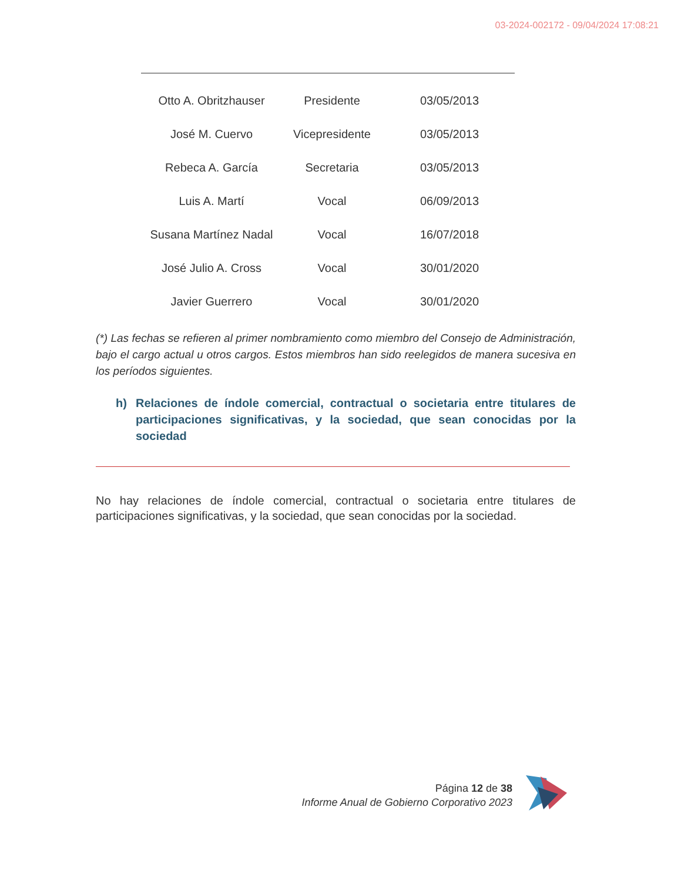03-2024-002172 - 09/04/2024 17:08:21
| Otto A. Obritzhauser | Presidente | 03/05/2013 |
| José M. Cuervo | Vicepresidente | 03/05/2013 |
| Rebeca A. García | Secretaria | 03/05/2013 |
| Luis A. Martí | Vocal | 06/09/2013 |
| Susana Martínez Nadal | Vocal | 16/07/2018 |
| José Julio A. Cross | Vocal | 30/01/2020 |
| Javier Guerrero | Vocal | 30/01/2020 |
(*) Las fechas se refieren al primer nombramiento como miembro del Consejo de Administración, bajo el cargo actual u otros cargos. Estos miembros han sido reelegidos de manera sucesiva en los períodos siguientes.
h) Relaciones de índole comercial, contractual o societaria entre titulares de participaciones significativas, y la sociedad, que sean conocidas por la sociedad
No hay relaciones de índole comercial, contractual o societaria entre titulares de participaciones significativas, y la sociedad, que sean conocidas por la sociedad.
Página 12 de 38
Informe Anual de Gobierno Corporativo 2023